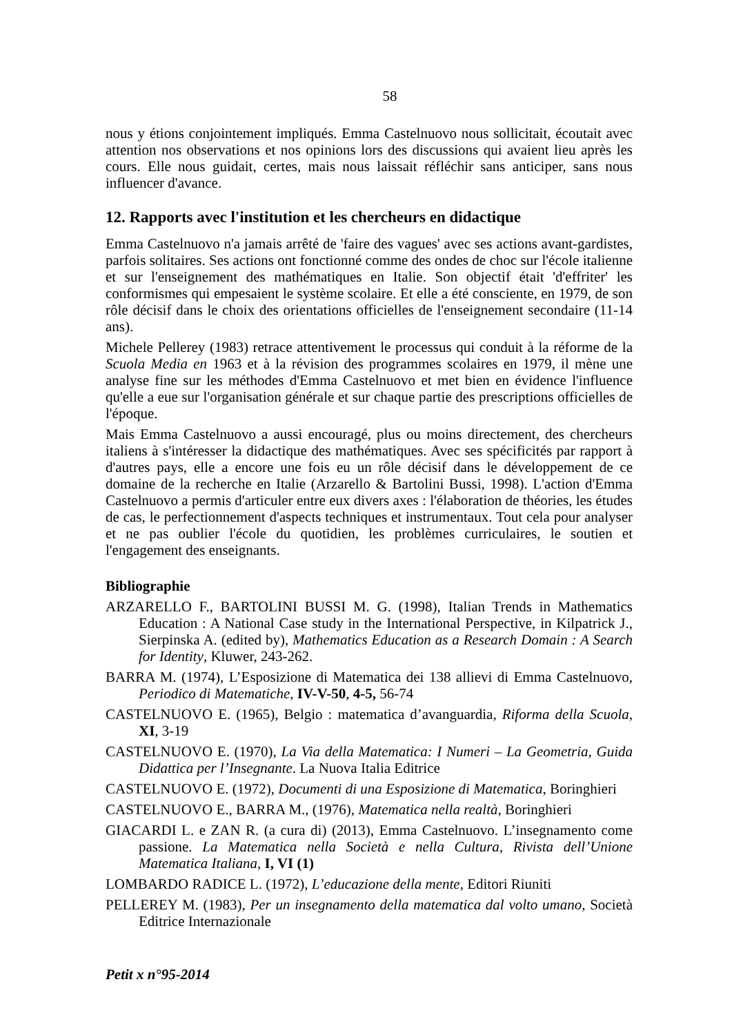58
nous y étions conjointement impliqués. Emma Castelnuovo nous sollicitait, écoutait avec attention nos observations et nos opinions lors des discussions qui avaient lieu après les cours. Elle nous guidait, certes, mais nous laissait réfléchir sans anticiper, sans nous influencer d'avance.
12. Rapports avec l'institution et les chercheurs en didactique
Emma Castelnuovo n'a jamais arrêté de 'faire des vagues' avec ses actions avant-gardistes, parfois solitaires. Ses actions ont fonctionné comme des ondes de choc sur l'école italienne et sur l'enseignement des mathématiques en Italie. Son objectif était 'd'effriter' les conformismes qui empesaient le système scolaire. Et elle a été consciente, en 1979, de son rôle décisif dans le choix des orientations officielles de l'enseignement secondaire (11-14 ans).
Michele Pellerey (1983) retrace attentivement le processus qui conduit à la réforme de la Scuola Media en 1963 et à la révision des programmes scolaires en 1979, il mène une analyse fine sur les méthodes d'Emma Castelnuovo et met bien en évidence l'influence qu'elle a eue sur l'organisation générale et sur chaque partie des prescriptions officielles de l'époque.
Mais Emma Castelnuovo a aussi encouragé, plus ou moins directement, des chercheurs italiens à s'intéresser la didactique des mathématiques. Avec ses spécificités par rapport à d'autres pays, elle a encore une fois eu un rôle décisif dans le développement de ce domaine de la recherche en Italie (Arzarello & Bartolini Bussi, 1998). L'action d'Emma Castelnuovo a permis d'articuler entre eux divers axes : l'élaboration de théories, les études de cas, le perfectionnement d'aspects techniques et instrumentaux. Tout cela pour analyser et ne pas oublier l'école du quotidien, les problèmes curriculaires, le soutien et l'engagement des enseignants.
Bibliographie
ARZARELLO F., BARTOLINI BUSSI M. G. (1998), Italian Trends in Mathematics Education : A National Case study in the International Perspective, in Kilpatrick J., Sierpinska A. (edited by), Mathematics Education as a Research Domain : A Search for Identity, Kluwer, 243-262.
BARRA M. (1974), L’Esposizione di Matematica dei 138 allievi di Emma Castelnuovo, Periodico di Matematiche, IV-V-50, 4-5, 56-74
CASTELNUOVO E. (1965), Belgio : matematica d’avanguardia, Riforma della Scuola, XI, 3-19
CASTELNUOVO E. (1970), La Via della Matematica: I Numeri – La Geometria, Guida Didattica per l’Insegnante. La Nuova Italia Editrice
CASTELNUOVO E. (1972), Documenti di una Esposizione di Matematica, Boringhieri
CASTELNUOVO E., BARRA M., (1976), Matematica nella realtà, Boringhieri
GIACARDI L. e ZAN R. (a cura di) (2013), Emma Castelnuovo. L’insegnamento come passione. La Matematica nella Società e nella Cultura, Rivista dell’Unione Matematica Italiana, I, VI (1)
LOMBARDO RADICE L. (1972), L’educazione della mente, Editori Riuniti
PELLEREY M. (1983), Per un insegnamento della matematica dal volto umano, Società Editrice Internazionale
Petit x n°95-2014